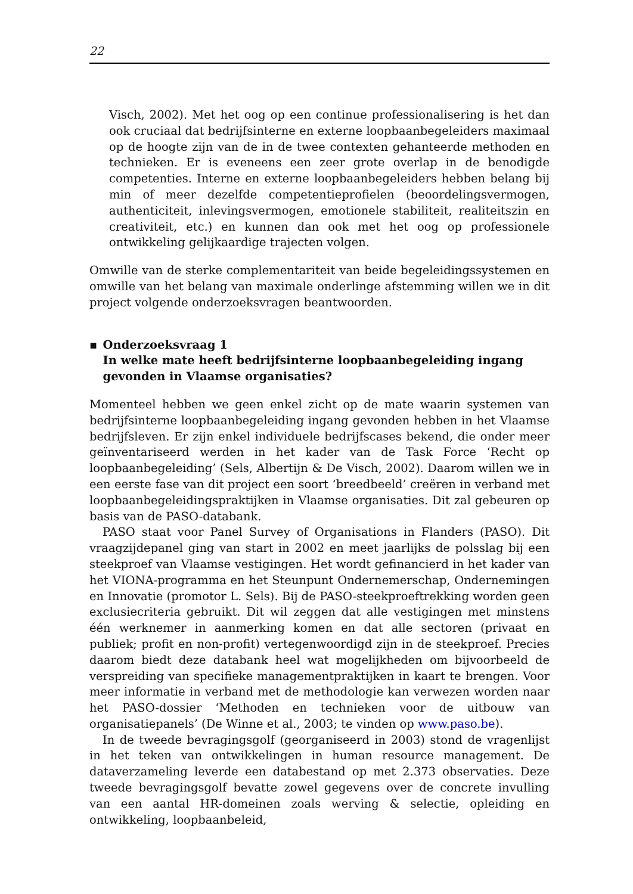22
Visch, 2002). Met het oog op een continue professionalisering is het dan ook cruciaal dat bedrijfsinterne en externe loopbaanbegeleiders maximaal op de hoogte zijn van de in de twee contexten gehanteerde methoden en technieken. Er is eveneens een zeer grote overlap in de benodigde competenties. Interne en externe loopbaanbegeleiders hebben belang bij min of meer dezelfde competentieprofielen (beoordelingsvermogen, authenticiteit, inlevingsvermogen, emotionele stabiliteit, realiteitszin en creativiteit, etc.) en kunnen dan ook met het oog op professionele ontwikkeling gelijkaardige trajecten volgen.
Omwille van de sterke complementariteit van beide begeleidingssystemen en omwille van het belang van maximale onderlinge afstemming willen we in dit project volgende onderzoeksvragen beantwoorden.
▪ Onderzoeksvraag 1
In welke mate heeft bedrijfsinterne loopbaanbegeleiding ingang gevonden in Vlaamse organisaties?
Momenteel hebben we geen enkel zicht op de mate waarin systemen van bedrijfsinterne loopbaanbegeleiding ingang gevonden hebben in het Vlaamse bedrijfsleven. Er zijn enkel individuele bedrijfscases bekend, die onder meer geïnventariseerd werden in het kader van de Task Force ‘Recht op loopbaanbegeleiding’ (Sels, Albertijn & De Visch, 2002). Daarom willen we in een eerste fase van dit project een soort ‘breedbeeld’ creëren in verband met loopbaanbegeleidingspraktijken in Vlaamse organisaties. Dit zal gebeuren op basis van de PASO-databank.
PASO staat voor Panel Survey of Organisations in Flanders (PASO). Dit vraagzijdepanel ging van start in 2002 en meet jaarlijks de polsslag bij een steekproef van Vlaamse vestigingen. Het wordt gefinancierd in het kader van het VIONA-programma en het Steunpunt Ondernemerschap, Ondernemingen en Innovatie (promotor L. Sels). Bij de PASO-steekproeftrekking worden geen exclusiecriteria gebruikt. Dit wil zeggen dat alle vestigingen met minstens één werknemer in aanmerking komen en dat alle sectoren (privaat en publiek; profit en non-profit) vertegenwoordigd zijn in de steekproef. Precies daarom biedt deze databank heel wat mogelijkheden om bijvoorbeeld de verspreiding van specifieke managementpraktijken in kaart te brengen. Voor meer informatie in verband met de methodologie kan verwezen worden naar het PASO-dossier ‘Methoden en technieken voor de uitbouw van organisatiepanels’ (De Winne et al., 2003; te vinden op www.paso.be).
In de tweede bevragingsgolf (georganiseerd in 2003) stond de vragenlijst in het teken van ontwikkelingen in human resource management. De dataverzameling leverde een databestand op met 2.373 observaties. Deze tweede bevragingsgolf bevatte zowel gegevens over de concrete invulling van een aantal HR-domeinen zoals werving & selectie, opleiding en ontwikkeling, loopbaanbeleid,